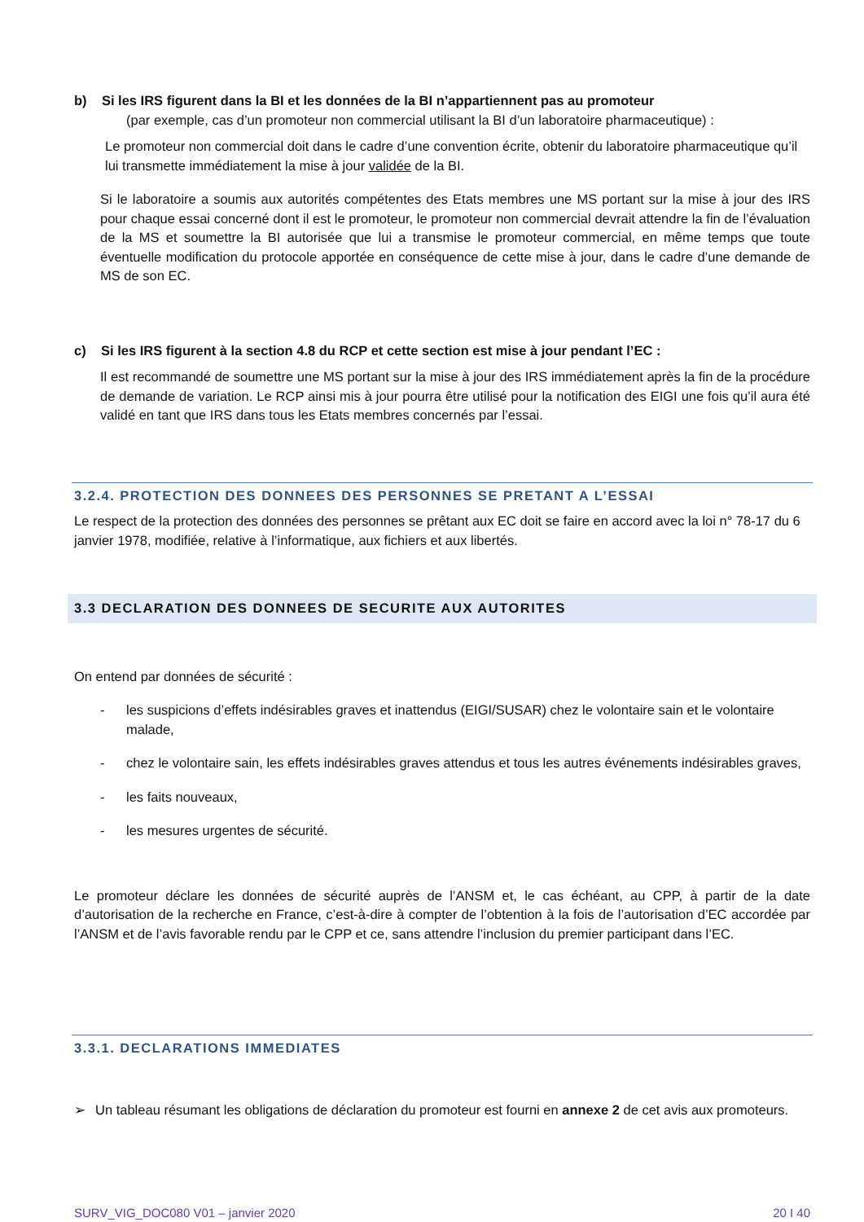b) Si les IRS figurent dans la BI et les données de la BI n’appartiennent pas au promoteur
(par exemple, cas d’un promoteur non commercial utilisant la BI d’un laboratoire pharmaceutique) :
Le promoteur non commercial doit dans le cadre d’une convention écrite, obtenir du laboratoire pharmaceutique qu’il lui transmette immédiatement la mise à jour validée de la BI.
Si le laboratoire a soumis aux autorités compétentes des Etats membres une MS portant sur la mise à jour des IRS pour chaque essai concerné dont il est le promoteur, le promoteur non commercial devrait attendre la fin de l’évaluation de la MS et soumettre la BI autorisée que lui a transmise le promoteur commercial, en même temps que toute éventuelle modification du protocole apportée en conséquence de cette mise à jour, dans le cadre d’une demande de MS de son EC.
c) Si les IRS figurent à la section 4.8 du RCP et cette section est mise à jour pendant l’EC :
Il est recommandé de soumettre une MS portant sur la mise à jour des IRS immédiatement après la fin de la procédure de demande de variation. Le RCP ainsi mis à jour pourra être utilisé pour la notification des EIGI une fois qu’il aura été validé en tant que IRS dans tous les Etats membres concernés par l’essai.
3.2.4. PROTECTION DES DONNEES DES PERSONNES SE PRETANT A L’ESSAI
Le respect de la protection des données des personnes se prêtant aux EC doit se faire en accord avec la loi n° 78-17 du 6 janvier 1978, modifiée, relative à l’informatique, aux fichiers et aux libertés.
3.3 DECLARATION DES DONNEES DE SECURITE AUX AUTORITES
On entend par données de sécurité :
- les suspicions d’effets indésirables graves et inattendus (EIGI/SUSAR) chez le volontaire sain et le volontaire malade,
- chez le volontaire sain, les effets indésirables graves attendus et tous les autres événements indésirables graves,
- les faits nouveaux,
- les mesures urgentes de sécurité.
Le promoteur déclare les données de sécurité auprès de l’ANSM et, le cas échéant, au CPP, à partir de la date d’autorisation de la recherche en France, c’est-à-dire à compter de l’obtention à la fois de l’autorisation d’EC accordée par l’ANSM et de l’avis favorable rendu par le CPP et ce, sans attendre l’inclusion du premier participant dans l’EC.
3.3.1. DECLARATIONS IMMEDIATES
➢ Un tableau résumant les obligations de déclaration du promoteur est fourni en annexe 2 de cet avis aux promoteurs.
SURV_VIG_DOC080 V01 – janvier 2020 20 I 40